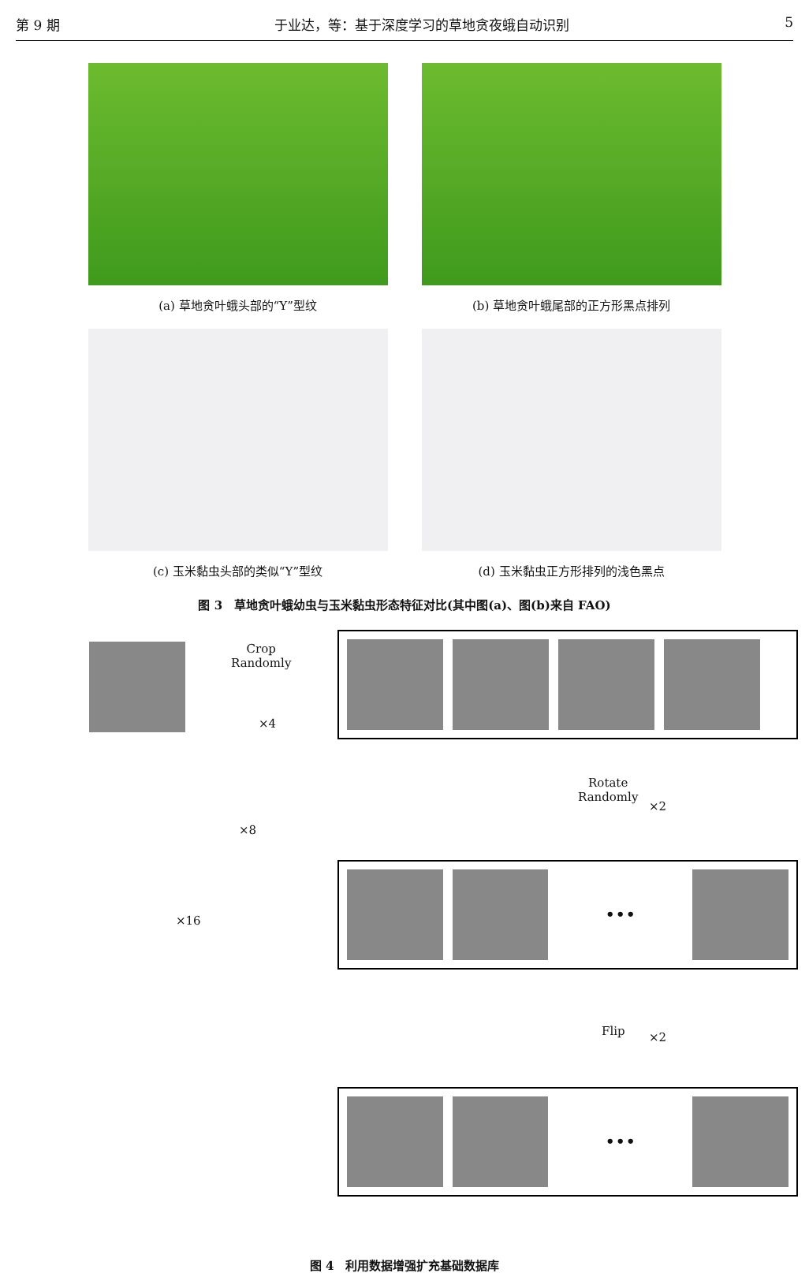第 9 期 于业达，等：基于深度学习的草地贪夜蛾自动识别 5
(a) 草地贪叶蛾头部的“Y”型纹 (b) 草地贪叶蛾尾部的正方形黑点排列
(c) 玉米黏虫头部的类似“Y”型纹 (d) 玉米黏虫正方形排列的浅色黑点
图 3　草地贪叶蛾幼虫与玉米黏虫形态特征对比(其中图(a)、图(b)来自 FAO)
Crop
Randomly
×4
Rotate
Randomly
×2
×8
×16
•••
Flip ×2
•••
图 4　利用数据增强扩充基础数据库